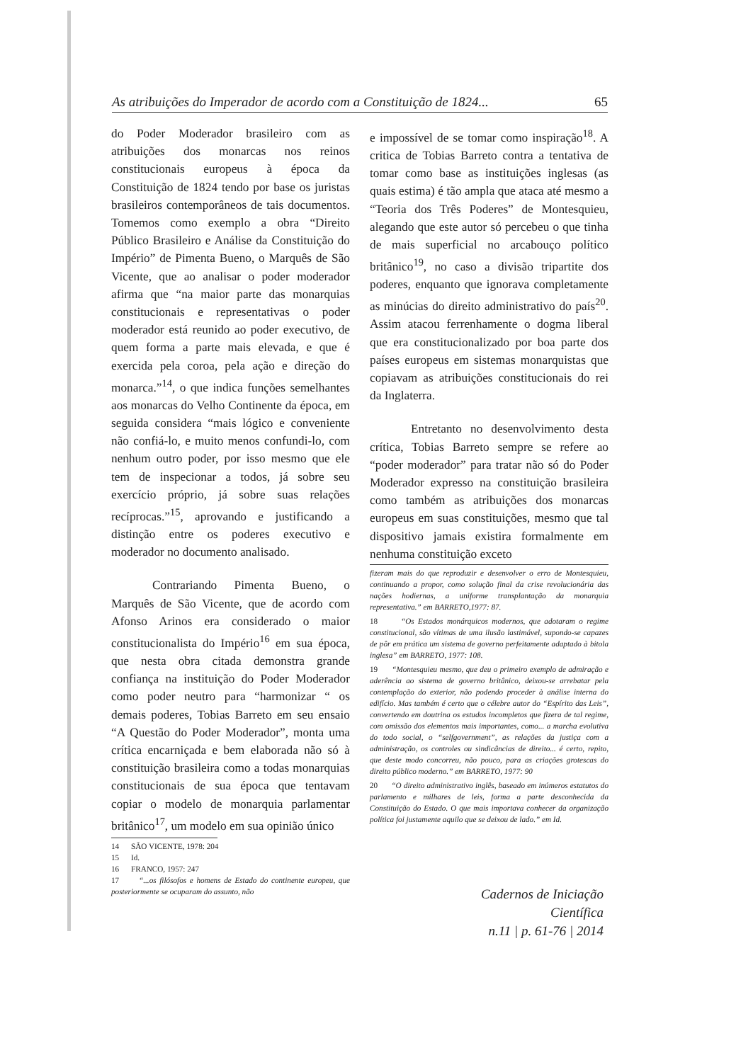As atribuições do Imperador de acordo com a Constituição de 1824... 65
do Poder Moderador brasileiro com as atribuições dos monarcas nos reinos constitucionais europeus à época da Constituição de 1824 tendo por base os juristas brasileiros contemporâneos de tais documentos. Tomemos como exemplo a obra “Direito Público Brasileiro e Análise da Constituição do Império” de Pimenta Bueno, o Marquês de São Vicente, que ao analisar o poder moderador afirma que “na maior parte das monarquias constitucionais e representativas o poder moderador está reunido ao poder executivo, de quem forma a parte mais elevada, e que é exercida pela coroa, pela ação e direção do monarca.”<sup>14</sup>, o que indica funções semelhantes aos monarcas do Velho Continente da época, em seguida considera “mais lógico e conveniente não confiá-lo, e muito menos confundi-lo, com nenhum outro poder, por isso mesmo que ele tem de inspecionar a todos, já sobre seu exercício próprio, já sobre suas relações recíprocas.”<sup>15</sup>, aprovando e justificando a distinção entre os poderes executivo e moderador no documento analisado.
Contrariando Pimenta Bueno, o Marquês de São Vicente, que de acordo com Afonso Arinos era considerado o maior constitucionalista do Império<sup>16</sup> em sua época, que nesta obra citada demonstra grande confiança na instituição do Poder Moderador como poder neutro para “harmonizar “ os demais poderes, Tobias Barreto em seu ensaio “A Questão do Poder Moderador”, monta uma crítica encarniçada e bem elaborada não só à constituição brasileira como a todas monarquias constitucionais de sua época que tentavam copiar o modelo de monarquia parlamentar britânico<sup>17</sup>, um modelo em sua opinião único
14 SÃO VICENTE, 1978: 204
15 Id.
16 FRANCO, 1957: 247
17 “...os filósofos e homens de Estado do continente europeu, que posteriormente se ocuparam do assunto, não
e impossível de se tomar como inspiração<sup>18</sup>. A critica de Tobias Barreto contra a tentativa de tomar como base as instituições inglesas (as quais estima) é tão ampla que ataca até mesmo a “Teoria dos Três Poderes” de Montesquieu, alegando que este autor só percebeu o que tinha de mais superficial no arcabouço político britânico<sup>19</sup>, no caso a divisão tripartite dos poderes, enquanto que ignorava completamente as minúcias do direito administrativo do país<sup>20</sup>. Assim atacou ferrenhamente o dogma liberal que era constitucionalizado por boa parte dos países europeus em sistemas monarquistas que copiavam as atribuições constitucionais do rei da Inglaterra.
Entretanto no desenvolvimento desta crítica, Tobias Barreto sempre se refere ao “poder moderador” para tratar não só do Poder Moderador expresso na constituição brasileira como também as atribuições dos monarcas europeus em suas constituições, mesmo que tal dispositivo jamais existira formalmente em nenhuma constituição exceto
fizeram mais do que reproduzir e desenvolver o erro de Montesquieu, continuando a propor, como solução final da crise revolucionária das nações hodiernas, a uniforme transplantação da monarquia representativa.” em BARRETO,1977: 87.
18 “Os Estados monárquicos modernos, que adotaram o regime constitucional, são vítimas de uma ilusão lastimável, supondo-se capazes de pôr em prática um sistema de governo perfeitamente adaptado à bitola inglesa” em BARRETO, 1977: 108.
19 “Montesquieu mesmo, que deu o primeiro exemplo de admiração e aderência ao sistema de governo britânico, deixou-se arrebatar pela contemplação do exterior, não podendo proceder à análise interna do edifício. Mas também é certo que o célebre autor do “Espírito das Leis”, convertendo em doutrina os estudos incompletos que fizera de tal regime, com omissão dos elementos mais importantes, como... a marcha evolutiva do todo social, o “selfgovernment”, as relações da justiça com a administração, os controles ou sindicâncias de direito... é certo, repito, que deste modo concorreu, não pouco, para as criações grotescas do direito público moderno.” em BARRETO, 1977: 90
20 “O direito administrativo inglês, baseado em inúmeros estatutos do parlamento e milhares de leis, forma a parte desconhecida da Constituição do Estado. O que mais importava conhecer da organização política foi justamente aquilo que se deixou de lado.” em Id.
Cadernos de Iniciação Científica
n.11 | p. 61-76 | 2014